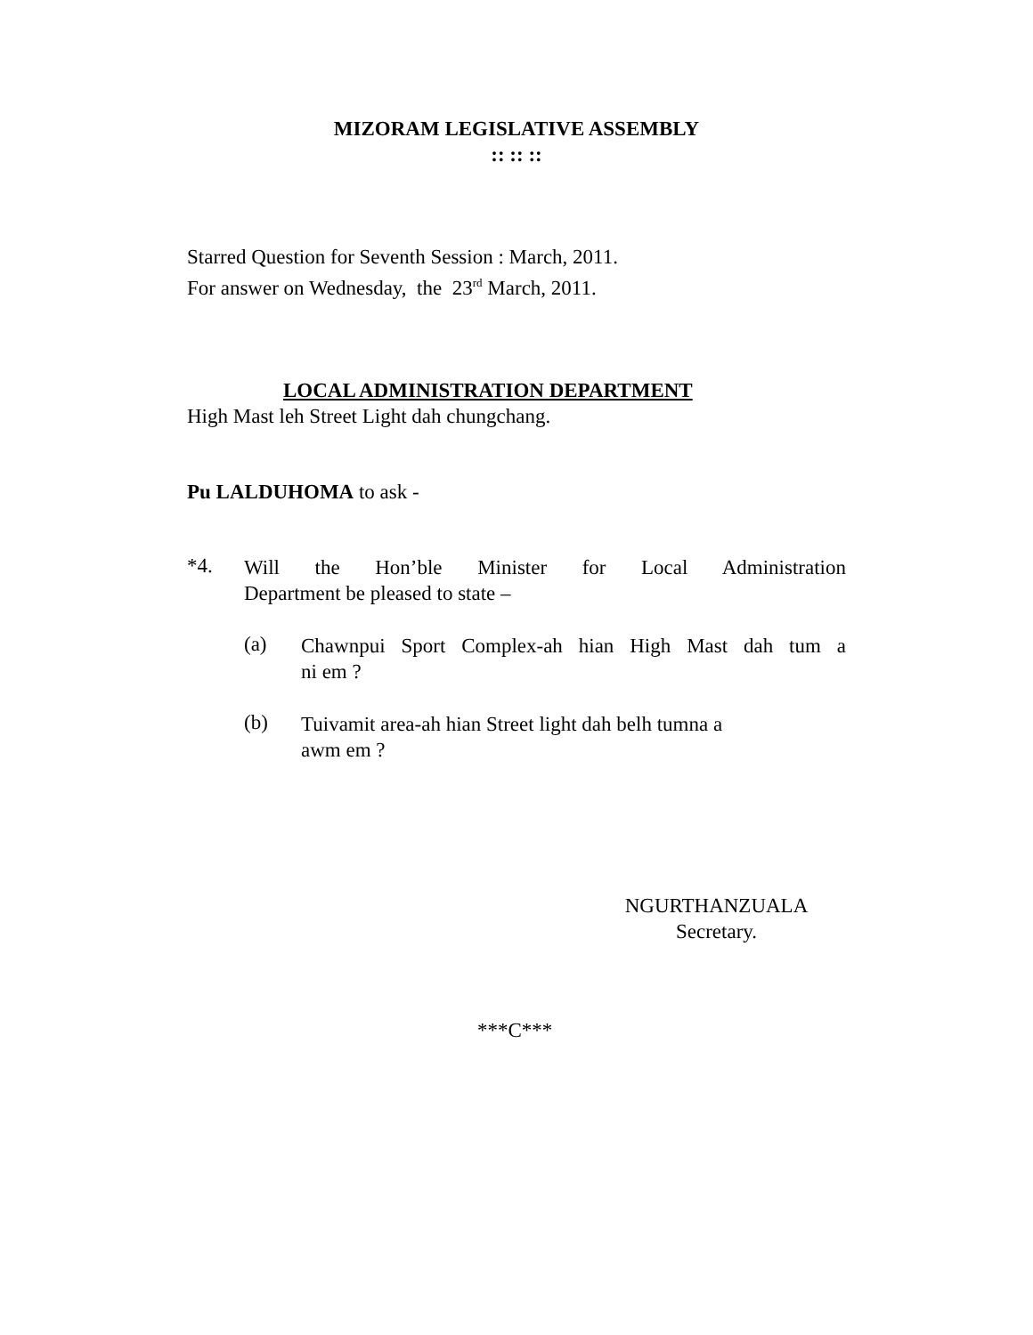MIZORAM LEGISLATIVE ASSEMBLY
:: :: ::
Starred Question for Seventh Session : March, 2011.
For answer on Wednesday, the 23<sup>rd</sup> March, 2011.
LOCAL ADMINISTRATION DEPARTMENT
High Mast leh Street Light dah chungchang.
Pu LALDUHOMA to ask -
*4.
Will the Hon’ble Minister for Local Administration
Department be pleased to state –
(a)
Chawnpui Sport Complex-ah hian High Mast dah tum a
ni em ?
(b)
Tuivamit area-ah hian Street light dah belh tumna a
awm em ?
NGURTHANZUALA
Secretary.
***C***